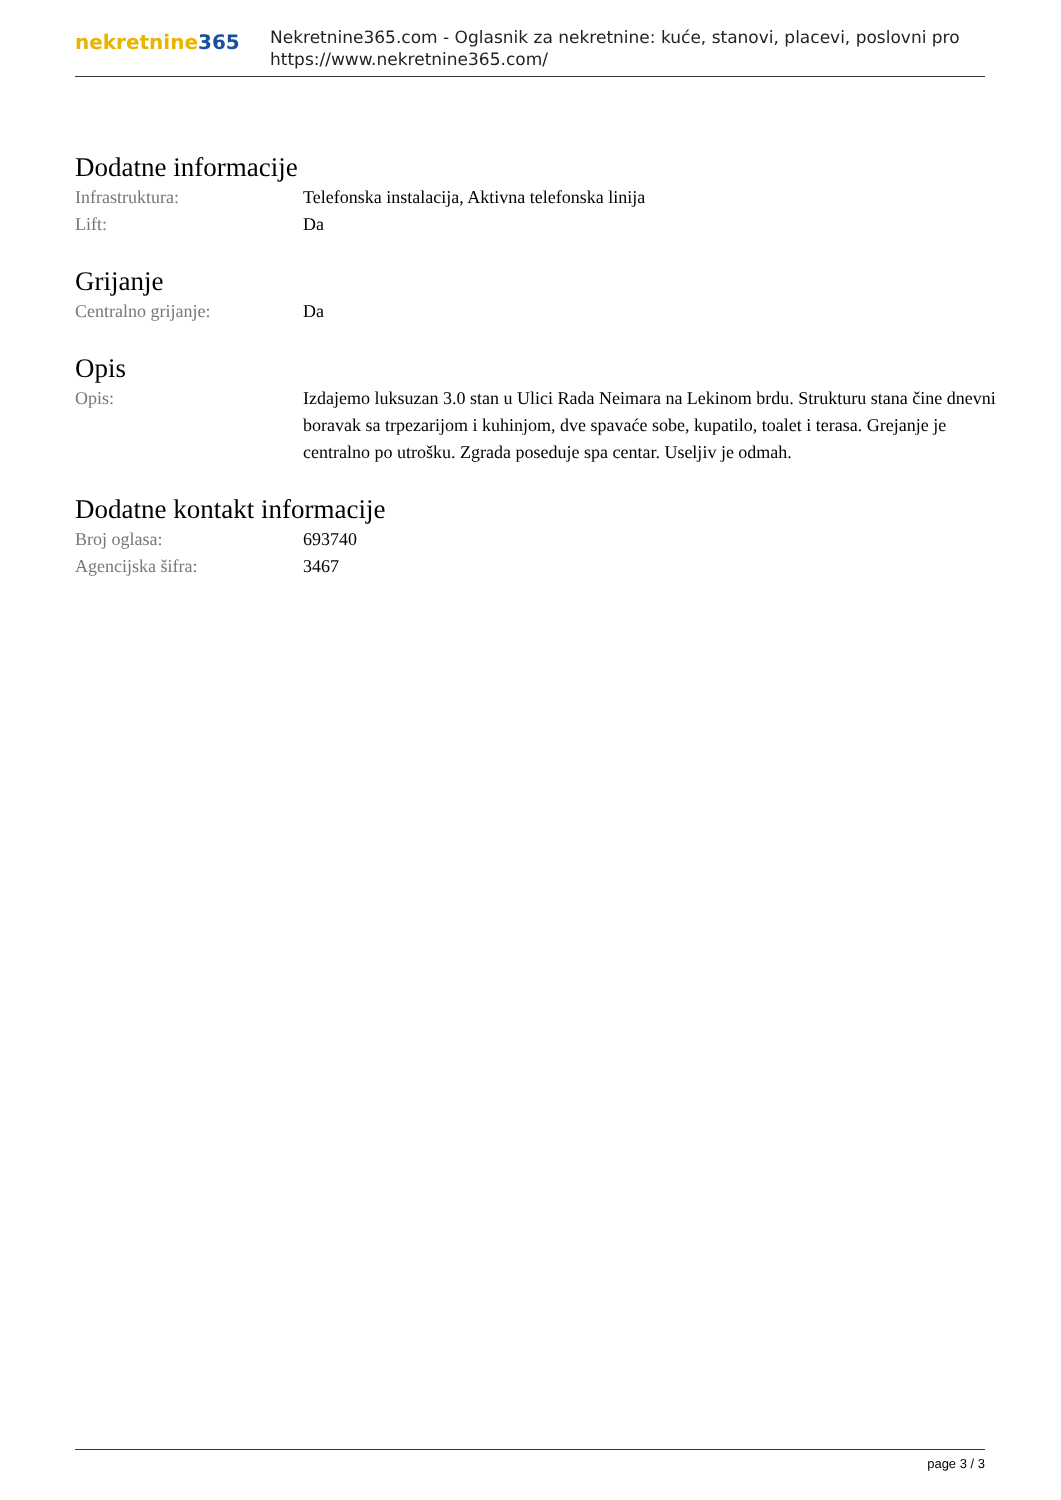nekretnine365
Nekretnine365.com - Oglasnik za nekretnine: kuće, stanovi, placevi, poslovni pro
https://www.nekretnine365.com/
Dodatne informacije
| Infrastruktura: | Telefonska instalacija, Aktivna telefonska linija |
| Lift: | Da |
Grijanje
| Centralno grijanje: | Da |
Opis
| Opis: | Izdajemo luksuzan 3.0 stan u Ulici Rada Neimara na Lekinom brdu. Strukturu stana čine dnevni boravak sa trpezarijom i kuhinjom, dve spavaće sobe, kupatilo, toalet i terasa. Grejanje je centralno po utrošku. Zgrada poseduje spa centar. Useljiv je odmah. |
Dodatne kontakt informacije
| Broj oglasa: | 693740 |
| Agencijska šifra: | 3467 |
page 3 / 3